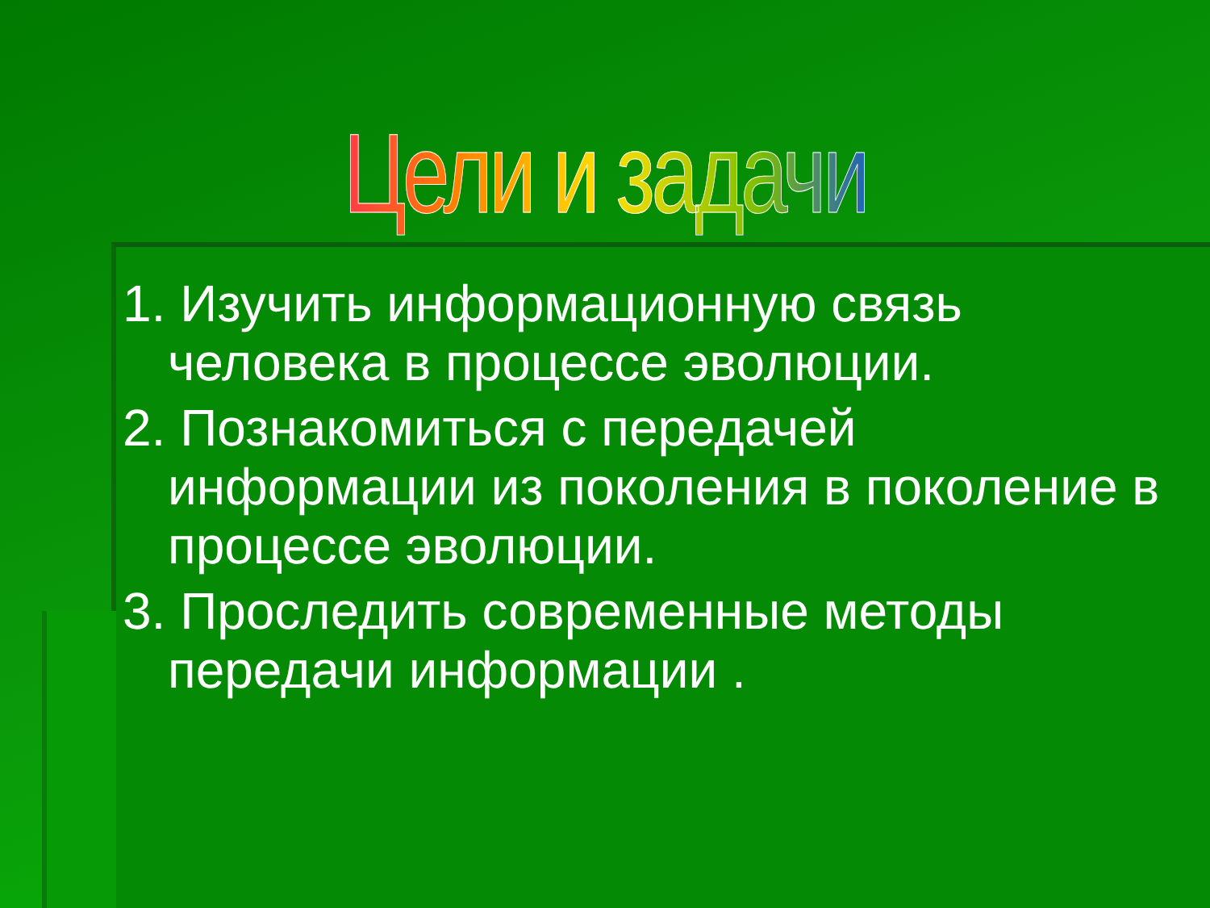Цели и задачи
1. Изучить информационную связь человека в процессе эволюции.
2. Познакомиться с передачей информации из поколения в поколение в процессе эволюции.
3. Проследить современные методы передачи информации .